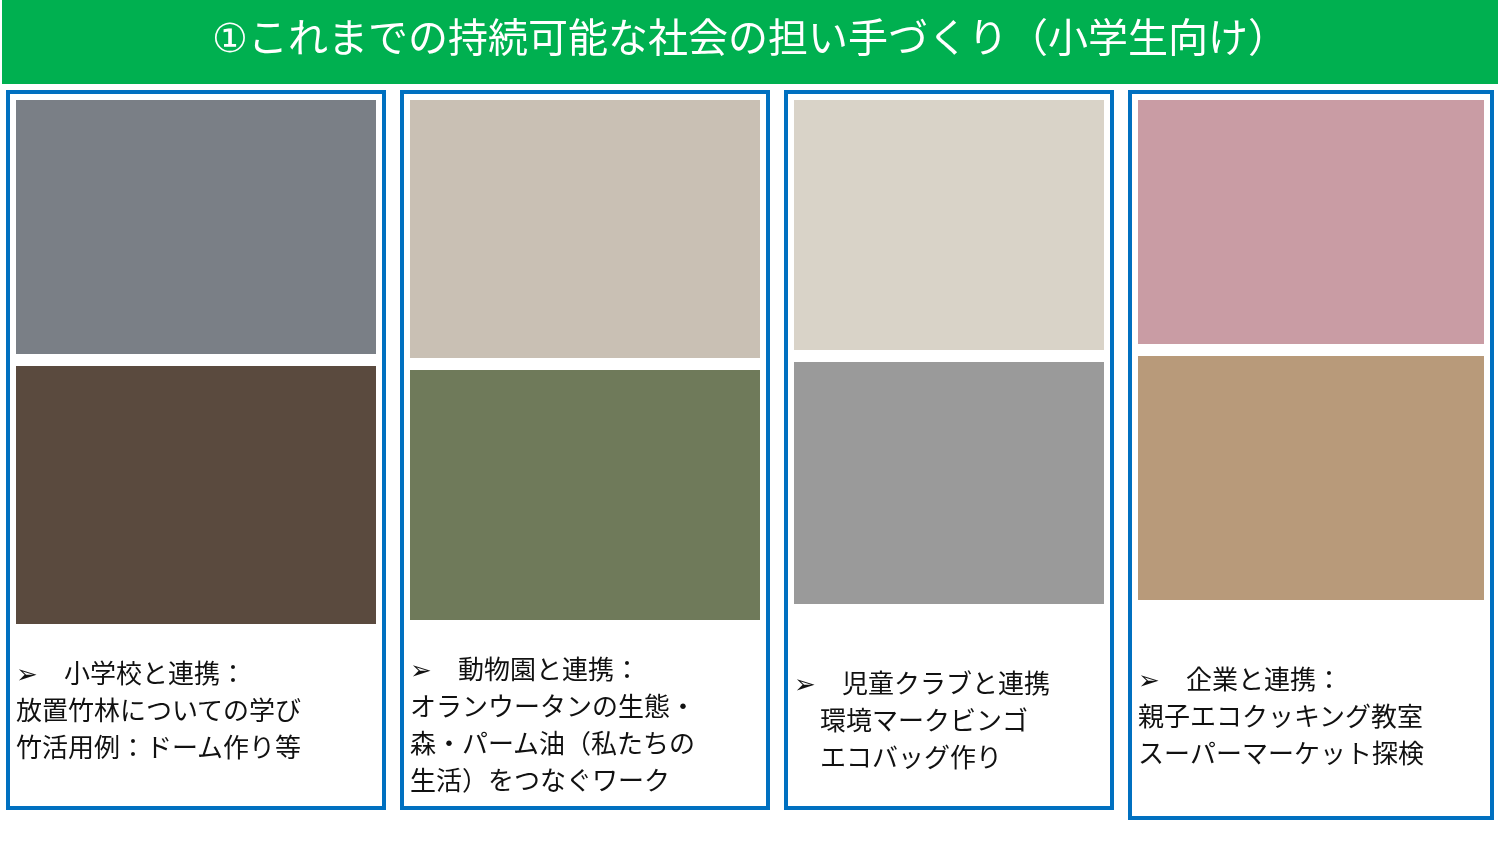①これまでの持続可能な社会の担い手づくり（小学生向け）
➢　小学校と連携：
放置竹林についての学び
竹活用例：ドーム作り等
➢　動物園と連携：
オランウータンの生態・
森・パーム油（私たちの
生活）をつなぐワーク
➢　児童クラブと連携
　環境マークビンゴ
　エコバッグ作り
➢　企業と連携：
親子エコクッキング教室
スーパーマーケット探検